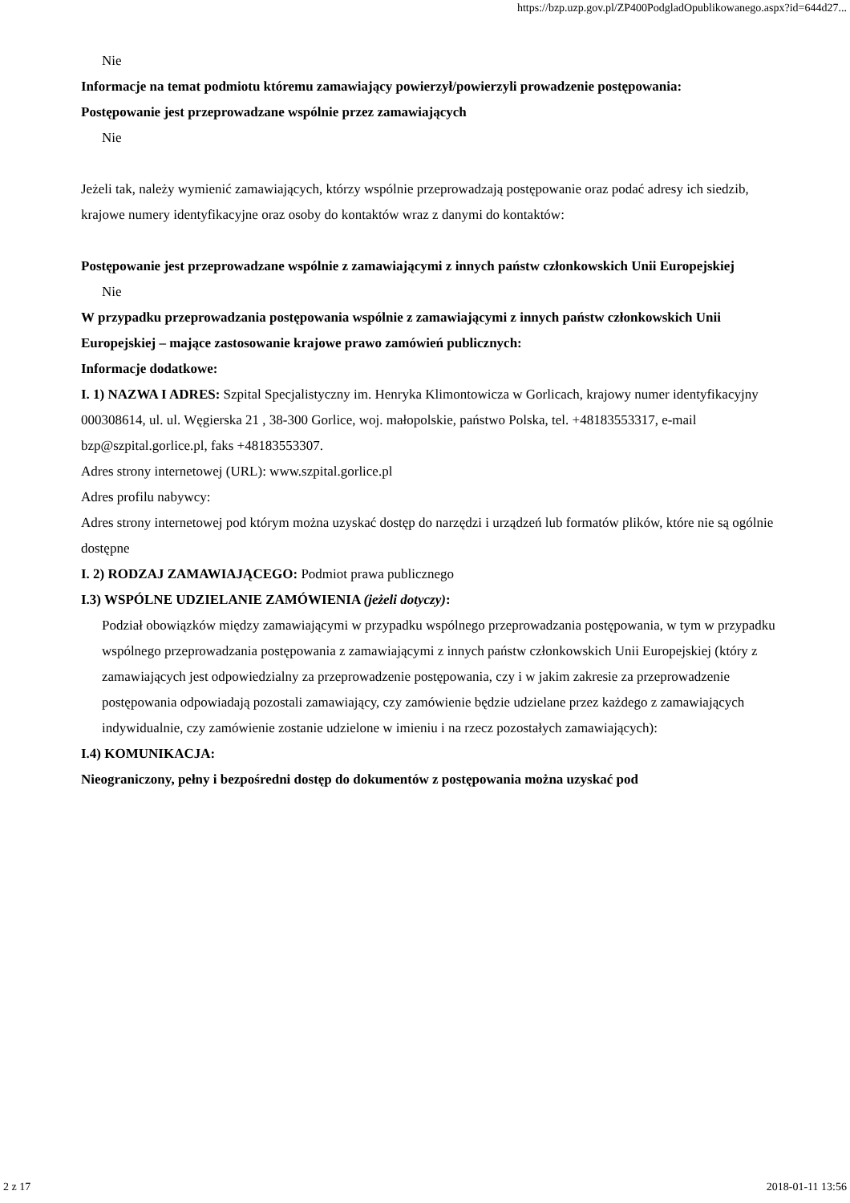https://bzp.uzp.gov.pl/ZP400PodgladOpublikowanego.aspx?id=644d27...
Nie
Informacje na temat podmiotu któremu zamawiający powierzył/powierzyli prowadzenie postępowania:
Postępowanie jest przeprowadzane wspólnie przez zamawiających
Nie
Jeżeli tak, należy wymienić zamawiających, którzy wspólnie przeprowadzają postępowanie oraz podać adresy ich siedzib, krajowe numery identyfikacyjne oraz osoby do kontaktów wraz z danymi do kontaktów:
Postępowanie jest przeprowadzane wspólnie z zamawiającymi z innych państw członkowskich Unii Europejskiej
Nie
W przypadku przeprowadzania postępowania wspólnie z zamawiającymi z innych państw członkowskich Unii Europejskiej – mające zastosowanie krajowe prawo zamówień publicznych:
Informacje dodatkowe:
I. 1) NAZWA I ADRES: Szpital Specjalistyczny im. Henryka Klimontowicza w Gorlicach, krajowy numer identyfikacyjny 000308614, ul. ul. Węgierska 21 , 38-300 Gorlice, woj. małopolskie, państwo Polska, tel. +48183553317, e-mail bzp@szpital.gorlice.pl, faks +48183553307.
Adres strony internetowej (URL): www.szpital.gorlice.pl
Adres profilu nabywcy:
Adres strony internetowej pod którym można uzyskać dostęp do narzędzi i urządzeń lub formatów plików, które nie są ogólnie dostępne
I. 2) RODZAJ ZAMAWIAJĄCEGO: Podmiot prawa publicznego
I.3) WSPÓLNE UDZIELANIE ZAMÓWIENIA (jeżeli dotyczy):
Podział obowiązków między zamawiającymi w przypadku wspólnego przeprowadzania postępowania, w tym w przypadku wspólnego przeprowadzania postępowania z zamawiającymi z innych państw członkowskich Unii Europejskiej (który z zamawiających jest odpowiedzialny za przeprowadzenie postępowania, czy i w jakim zakresie za przeprowadzenie postępowania odpowiadają pozostali zamawiający, czy zamówienie będzie udzielane przez każdego z zamawiających indywidualnie, czy zamówienie zostanie udzielone w imieniu i na rzecz pozostałych zamawiających):
I.4) KOMUNIKACJA:
Nieograniczony, pełny i bezpośredni dostęp do dokumentów z postępowania można uzyskać pod
2 z 17 2018-01-11 13:56